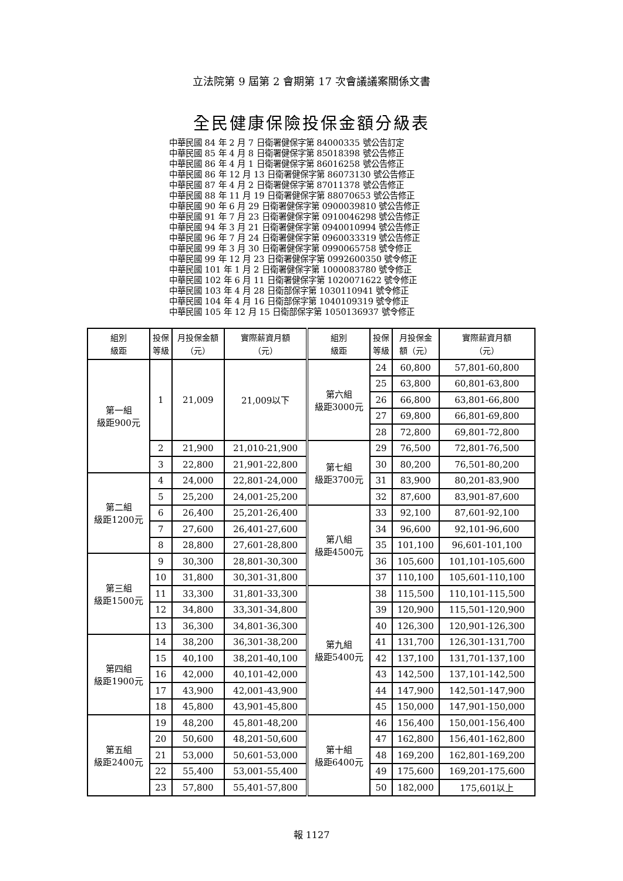立法院第 9 屆第 2 會期第 17 次會議議案關係文書
全民健康保險投保金額分級表
中華民國 84 年 2 月 7 日衛署健保字第 84000335 號公告訂定
中華民國 85 年 4 月 8 日衛署健保字第 85018398 號公告修正
中華民國 86 年 4 月 1 日衛署健保字第 86016258 號公告修正
中華民國 86 年 12 月 13 日衛署健保字第 86073130 號公告修正
中華民國 87 年 4 月 2 日衛署健保字第 87011378 號公告修正
中華民國 88 年 11 月 19 日衛署健保字第 88070653 號公告修正
中華民國 90 年 6 月 29 日衛署健保字第 0900039810 號公告修正
中華民國 91 年 7 月 23 日衛署健保字第 0910046298 號公告修正
中華民國 94 年 3 月 21 日衛署健保字第 0940010994 號公告修正
中華民國 96 年 7 月 24 日衛署健保字第 0960033319 號公告修正
中華民國 99 年 3 月 30 日衛署健保字第 0990065758 號令修正
中華民國 99 年 12 月 23 日衛署健保字第 0992600350 號令修正
中華民國 101 年 1 月 2 日衛署健保字第 1000083780 號令修正
中華民國 102 年 6 月 11 日衛署健保字第 1020071622 號令修正
中華民國 103 年 4 月 28 日衛部保字第 1030110941 號令修正
中華民國 104 年 4 月 16 日衛部保字第 1040109319 號令修正
中華民國 105 年 12 月 15 日衛部保字第 1050136937 號令修正
| 組別 級距 | 投保 等級 | 月投保金額 （元） | 實際薪資月額 （元） | 組別 級距 | 投保 等級 | 月投保金 額（元） | 實際薪資月額 （元） |
| --- | --- | --- | --- | --- | --- | --- | --- |
| 第一組 級距900元 | 1 | 21,009 | 21,009以下 | 第六組 級距3000元 | 24 | 60,800 | 57,801-60,800 |
| | | | | | 25 | 63,800 | 60,801-63,800 |
| | | | | | 26 | 66,800 | 63,801-66,800 |
| | | | | | 27 | 69,800 | 66,801-69,800 |
| | | | | | 28 | 72,800 | 69,801-72,800 |
| | 2 | 21,900 | 21,010-21,900 | 第七組 級距3700元 | 29 | 76,500 | 72,801-76,500 |
| | 3 | 22,800 | 21,901-22,800 | | 30 | 80,200 | 76,501-80,200 |
| 第二組 級距1200元 | 4 | 24,000 | 22,801-24,000 | | 31 | 83,900 | 80,201-83,900 |
| | 5 | 25,200 | 24,001-25,200 | | 32 | 87,600 | 83,901-87,600 |
| | 6 | 26,400 | 25,201-26,400 | 第八組 級距4500元 | 33 | 92,100 | 87,601-92,100 |
| | 7 | 27,600 | 26,401-27,600 | | 34 | 96,600 | 92,101-96,600 |
| | 8 | 28,800 | 27,601-28,800 | | 35 | 101,100 | 96,601-101,100 |
| 第三組 級距1500元 | 9 | 30,300 | 28,801-30,300 | | 36 | 105,600 | 101,101-105,600 |
| | 10 | 31,800 | 30,301-31,800 | | 37 | 110,100 | 105,601-110,100 |
| | 11 | 33,300 | 31,801-33,300 | 第九組 級距5400元 | 38 | 115,500 | 110,101-115,500 |
| | 12 | 34,800 | 33,301-34,800 | | 39 | 120,900 | 115,501-120,900 |
| | 13 | 36,300 | 34,801-36,300 | | 40 | 126,300 | 120,901-126,300 |
| 第四組 級距1900元 | 14 | 38,200 | 36,301-38,200 | | 41 | 131,700 | 126,301-131,700 |
| | 15 | 40,100 | 38,201-40,100 | | 42 | 137,100 | 131,701-137,100 |
| | 16 | 42,000 | 40,101-42,000 | | 43 | 142,500 | 137,101-142,500 |
| | 17 | 43,900 | 42,001-43,900 | | 44 | 147,900 | 142,501-147,900 |
| | 18 | 45,800 | 43,901-45,800 | | 45 | 150,000 | 147,901-150,000 |
| 第五組 級距2400元 | 19 | 48,200 | 45,801-48,200 | 第十組 級距6400元 | 46 | 156,400 | 150,001-156,400 |
| | 20 | 50,600 | 48,201-50,600 | | 47 | 162,800 | 156,401-162,800 |
| | 21 | 53,000 | 50,601-53,000 | | 48 | 169,200 | 162,801-169,200 |
| | 22 | 55,400 | 53,001-55,400 | | 49 | 175,600 | 169,201-175,600 |
| | 23 | 57,800 | 55,401-57,800 | | 50 | 182,000 | 175,601以上 |
報 1127